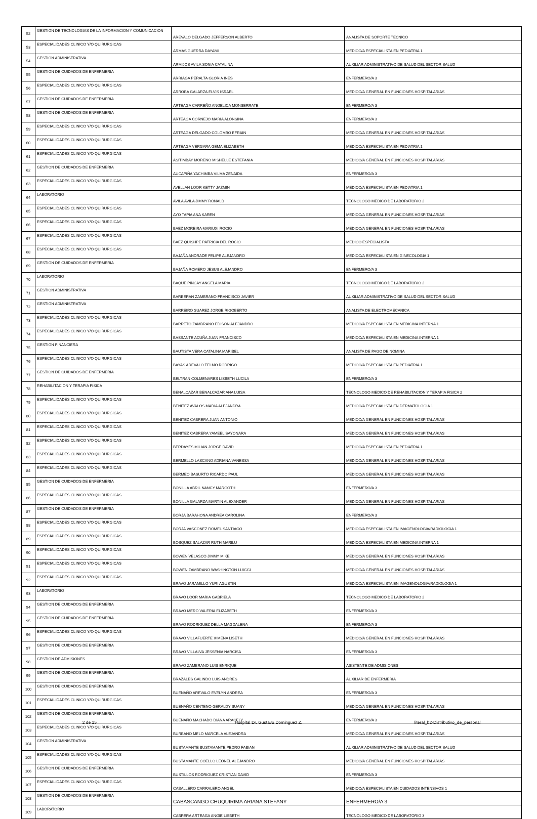| 52 | GESTION DE TECNOLOGIAS DE LA INFORMACION Y COMUNICACION | AREVALO DELGADO JEFFERSON ALBERTO | ANALISTA DE SOPORTE TECNICO |
| 53 | ESPECIALIDADES CLINICO Y/O QUIRURGICAS | ARMAS GUERRA DAYAMI | MEDICO/A ESPECIALISTA EN PEDIATRIA 1 |
| 54 | GESTION ADMINISTRATIVA | ARMIJOS AVILA SONIA CATALINA | AUXILIAR ADMINISTRATIVO DE SALUD DEL SECTOR SALUD |
| 55 | GESTION DE CUIDADOS DE ENFERMERIA | ARRIAGA PERALTA GLORIA INES | ENFERMERO/A 3 |
| 56 | ESPECIALIDADES CLINICO Y/O QUIRURGICAS | ARROBA GALARZA ELVIS ISRAEL | MEDICO/A GENERAL EN FUNCIONES HOSPITALARIAS |
| 57 | GESTION DE CUIDADOS DE ENFERMERIA | ARTEAGA CARREÑO ANGELICA MONSERRATE | ENFERMERO/A 3 |
| 58 | GESTION DE CUIDADOS DE ENFERMERIA | ARTEAGA CORNEJO MARIA ALONSINA | ENFERMERO/A 3 |
| 59 | ESPECIALIDADES CLINICO Y/O QUIRURGICAS | ARTEAGA DELGADO COLOMBO EFRAIN | MEDICO/A GENERAL EN FUNCIONES HOSPITALARIAS |
| 60 | ESPECIALIDADES CLINICO Y/O QUIRURGICAS | ARTEAGA VERGARA GEMA ELIZABETH | MEDICO/A ESPECIALISTA EN PEDIATRIA 1 |
| 61 | ESPECIALIDADES CLINICO Y/O QUIRURGICAS | ASITIMBAY MORENO MISHELLE ESTEFANIA | MEDICO/A GENERAL EN FUNCIONES HOSPITALARIAS |
| 62 | GESTION DE CUIDADOS DE ENFERMERIA | AUCAPIÑA YACHIMBA VILMA ZENAIDA | ENFERMERO/A 3 |
| 63 | ESPECIALIDADES CLINICO Y/O QUIRURGICAS | AVELLAN LOOR KETTY JAZMIN | MEDICO/A ESPECIALISTA EN PEDIATRIA 1 |
| 64 | LABORATORIO | AVILA AVILA JIMMY RONALD | TECNOLOGO MEDICO DE LABORATORIO 2 |
| 65 | ESPECIALIDADES CLINICO Y/O QUIRURGICAS | AYO TAPIA ANA KAREN | MEDICO/A GENERAL EN FUNCIONES HOSPITALARIAS |
| 66 | ESPECIALIDADES CLINICO Y/O QUIRURGICAS | BAEZ MOREIRA MARIUXI ROCIO | MEDICO/A GENERAL EN FUNCIONES HOSPITALARIAS |
| 67 | ESPECIALIDADES CLINICO Y/O QUIRURGICAS | BAEZ QUISHPE PATRICIA DEL ROCIO | MEDICO ESPECIALISTA |
| 68 | ESPECIALIDADES CLINICO Y/O QUIRURGICAS | BAJAÑA ANDRADE FELIPE ALEJANDRO | MEDICO/A ESPECIALISTA EN GINECOLOGIA 1 |
| 69 | GESTION DE CUIDADOS DE ENFERMERIA | BAJAÑA ROMERO JESUS ALEJANDRO | ENFERMERO/A 3 |
| 70 | LABORATORIO | BAQUE PINCAY ANGELA MARIA | TECNOLOGO MEDICO DE LABORATORIO 2 |
| 71 | GESTION ADMINISTRATIVA | BARBERAN ZAMBRANO FRANCISCO JAVIER | AUXILIAR ADMINISTRATIVO DE SALUD DEL SECTOR SALUD |
| 72 | GESTION ADMINISTRATIVA | BARREIRO SUAREZ JORGE RIGOBERTO | ANALISTA DE ELECTROMECANICA |
| 73 | ESPECIALIDADES CLINICO Y/O QUIRURGICAS | BARRETO ZAMBRANO EDISON ALEJANDRO | MEDICO/A ESPECIALISTA EN MEDICINA INTERNA 1 |
| 74 | ESPECIALIDADES CLINICO Y/O QUIRURGICAS | BASSANTE ACUÑA JUAN FRANCISCO | MEDICO/A ESPECIALISTA EN MEDICINA INTERNA 1 |
| 75 | GESTION FINANCIERA | BAUTISTA VERA CATALINA MARIBEL | ANALISTA DE PAGO DE NOMINA |
| 76 | ESPECIALIDADES CLINICO Y/O QUIRURGICAS | BAYAS AREVALO TELMO RODRIGO | MEDICO/A ESPECIALISTA EN PEDIATRIA 1 |
| 77 | GESTION DE CUIDADOS DE ENFERMERIA | BELTRAN COLMENARES LISBETH LUCILA | ENFERMERO/A 3 |
| 78 | REHABILITACION Y TERAPIA FISICA | BENALCAZAR BENALCAZAR ANA LUISA | TECNOLOGO MEDICO DE REHABILITACION Y TERAPIA FISICA 2 |
| 79 | ESPECIALIDADES CLINICO Y/O QUIRURGICAS | BENITEZ AVALOS MARIA ALEJANDRA | MEDICO/A ESPECIALISTA EN DERMATOLOGIA 1 |
| 80 | ESPECIALIDADES CLINICO Y/O QUIRURGICAS | BENITEZ CABRERA JUAN ANTONIO | MEDICO/A GENERAL EN FUNCIONES HOSPITALARIAS |
| 81 | ESPECIALIDADES CLINICO Y/O QUIRURGICAS | BENITEZ CABRERA YAMEEL SAYONARA | MEDICO/A GENERAL EN FUNCIONES HOSPITALARIAS |
| 82 | ESPECIALIDADES CLINICO Y/O QUIRURGICAS | BERDAYES MILIAN JORGE DAVID | MEDICO/A ESPECIALISTA EN PEDIATRIA 1 |
| 83 | ESPECIALIDADES CLINICO Y/O QUIRURGICAS | BERMELLO LASCANO ADRIANA VANESSA | MEDICO/A GENERAL EN FUNCIONES HOSPITALARIAS |
| 84 | ESPECIALIDADES CLINICO Y/O QUIRURGICAS | BERMEO BASURTO RICARDO PAUL | MEDICO/A GENERAL EN FUNCIONES HOSPITALARIAS |
| 85 | GESTION DE CUIDADOS DE ENFERMERIA | BONILLA ABRIL NANCY MARGOTH | ENFERMERO/A 3 |
| 86 | ESPECIALIDADES CLINICO Y/O QUIRURGICAS | BONILLA GALARZA MARTIN ALEXANDER | MEDICO/A GENERAL EN FUNCIONES HOSPITALARIAS |
| 87 | GESTION DE CUIDADOS DE ENFERMERIA | BORJA BARAHONA ANDREA CAROLINA | ENFERMERO/A 3 |
| 88 | ESPECIALIDADES CLINICO Y/O QUIRURGICAS | BORJA VASCONEZ ROMEL SANTIAGO | MEDICO/A ESPECIALISTA EN IMAGENOLOGIA/RADIOLOGIA 1 |
| 89 | ESPECIALIDADES CLINICO Y/O QUIRURGICAS | BOSQUEZ SALAZAR RUTH MARILU | MEDICO/A ESPECIALISTA EN MEDICINA INTERNA 1 |
| 90 | ESPECIALIDADES CLINICO Y/O QUIRURGICAS | BOWEN VELASCO JIMMY MIKE | MEDICO/A GENERAL EN FUNCIONES HOSPITALARIAS |
| 91 | ESPECIALIDADES CLINICO Y/O QUIRURGICAS | BOWEN ZAMBRANO WASHINGTON LUIGGI | MEDICO/A GENERAL EN FUNCIONES HOSPITALARIAS |
| 92 | ESPECIALIDADES CLINICO Y/O QUIRURGICAS | BRAVO JARAMILLO YURI AGUSTIN | MEDICO/A ESPECIALISTA EN IMAGENOLOGIA/RADIOLOGIA 1 |
| 93 | LABORATORIO | BRAVO LOOR MARIA GABRIELA | TECNOLOGO MEDICO DE LABORATORIO 2 |
| 94 | GESTION DE CUIDADOS DE ENFERMERIA | BRAVO MERO VALERIA ELIZABETH | ENFERMERO/A 3 |
| 95 | GESTION DE CUIDADOS DE ENFERMERIA | BRAVO RODRIGUEZ DELLA MAGDALENA | ENFERMERO/A 3 |
| 96 | ESPECIALIDADES CLINICO Y/O QUIRURGICAS | BRAVO VILLAFUERTE XIMENA LISETH | MEDICO/A GENERAL EN FUNCIONES HOSPITALARIAS |
| 97 | GESTION DE CUIDADOS DE ENFERMERIA | BRAVO VILLALVA JESSENIA NARCISA | ENFERMERO/A 3 |
| 98 | GESTION DE ADMISIONES | BRAVO ZAMBRANO LUIS ENRIQUE | ASISTENTE DE ADMISIONES |
| 99 | GESTION DE CUIDADOS DE ENFERMERIA | BRAZALES GALINDO LUIS ANDRES | AUXILIAR DE ENFERMERIA |
| 100 | GESTION DE CUIDADOS DE ENFERMERIA | BUENAÑO AREVALO EVELYN ANDREA | ENFERMERO/A 3 |
| 101 | ESPECIALIDADES CLINICO Y/O QUIRURGICAS | BUENAÑO CENTENO GERALDY SUANY | MEDICO/A GENERAL EN FUNCIONES HOSPITALARIAS |
| 102 | GESTION DE CUIDADOS DE ENFERMERIA | BUENAÑO MACHADO DIANA ARACELY | ENFERMERO/A 3 |
| 103 | ESPECIALIDADES CLINICO Y/O QUIRURGICAS | BURBANO MELO MARCELA ALEJANDRA | MEDICO/A GENERAL EN FUNCIONES HOSPITALARIAS |
| 104 | GESTION ADMINISTRATIVA | BUSTAMANTE BUSTAMANTE PEDRO FABIAN | AUXILIAR ADMINISTRATIVO DE SALUD DEL SECTOR SALUD |
| 105 | ESPECIALIDADES CLINICO Y/O QUIRURGICAS | BUSTAMANTE COELLO LEONEL ALEJANDRO | MEDICO/A GENERAL EN FUNCIONES HOSPITALARIAS |
| 106 | GESTION DE CUIDADOS DE ENFERMERIA | BUSTILLOS RODRIGUEZ CRISTIAN DAVID | ENFERMERO/A 3 |
| 107 | ESPECIALIDADES CLINICO Y/O QUIRURGICAS | CABALLERO CARRALERO ANGEL | MEDICO/A ESPECIALISTA EN CUIDADOS INTENSIVOS 1 |
| 108 | GESTION DE CUIDADOS DE ENFERMERIA | CABASCANGO CHUQUIRIMA ARIANA STEFANY | ENFERMERO/A 3 |
| 109 | LABORATORIO | CABRERA ARTEAGA ANGIE LISBETH | TECNOLOGO MEDICO DE LABORATORIO 3 |
2 de 15 Hospital Dr. Gustavo Dominguez Z. literal_b2-Distributivo_de_personal